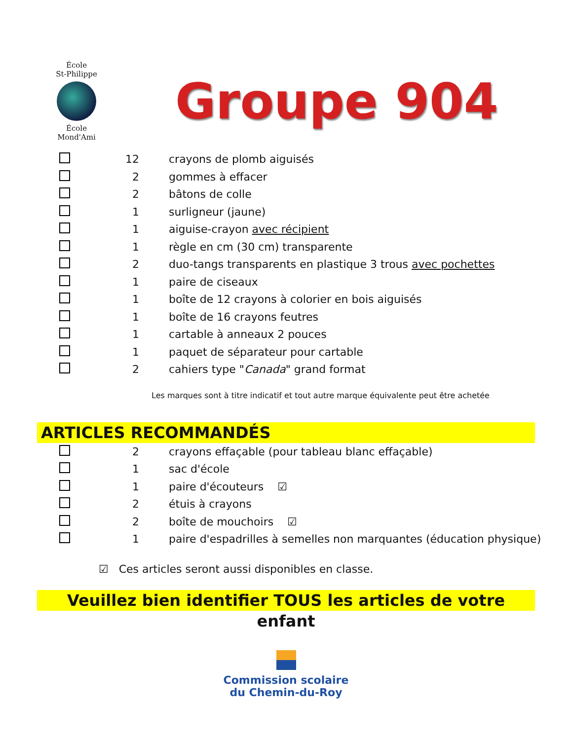École
St-Philippe
École
Mond'Ami
Groupe 904
| | 12 | crayons de plomb aiguisés |
| | 2 | gommes à effacer |
| | 2 | bâtons de colle |
| | 1 | surligneur (jaune) |
| | 1 | aiguise-crayon avec récipient |
| | 1 | règle en cm (30 cm) transparente |
| | 2 | duo-tangs transparents en plastique 3 trous avec pochettes |
| | 1 | paire de ciseaux |
| | 1 | boîte de 12 crayons à colorier en bois aiguisés |
| | 1 | boîte de 16 crayons feutres |
| | 1 | cartable à anneaux 2 pouces |
| | 1 | paquet de séparateur pour cartable |
| | 2 | cahiers type " Canada " grand format |
Les marques sont à titre indicatif et tout autre marque équivalente peut être achetée
ARTICLES RECOMMANDÉS
| | 2 | crayons effaçable (pour tableau blanc effaçable) |
| | 1 | sac d'école |
| | 1 | paire d'écouteurs ☑ |
| | 2 | étuis à crayons |
| | 2 | boîte de mouchoirs ☑ |
| | 1 | paire d'espadrilles à semelles non marquantes (éducation physique) |
☑ Ces articles seront aussi disponibles en classe.
Veuillez bien identifier TOUS les articles de votre enfant
Commission scolaire
du Chemin-du-Roy